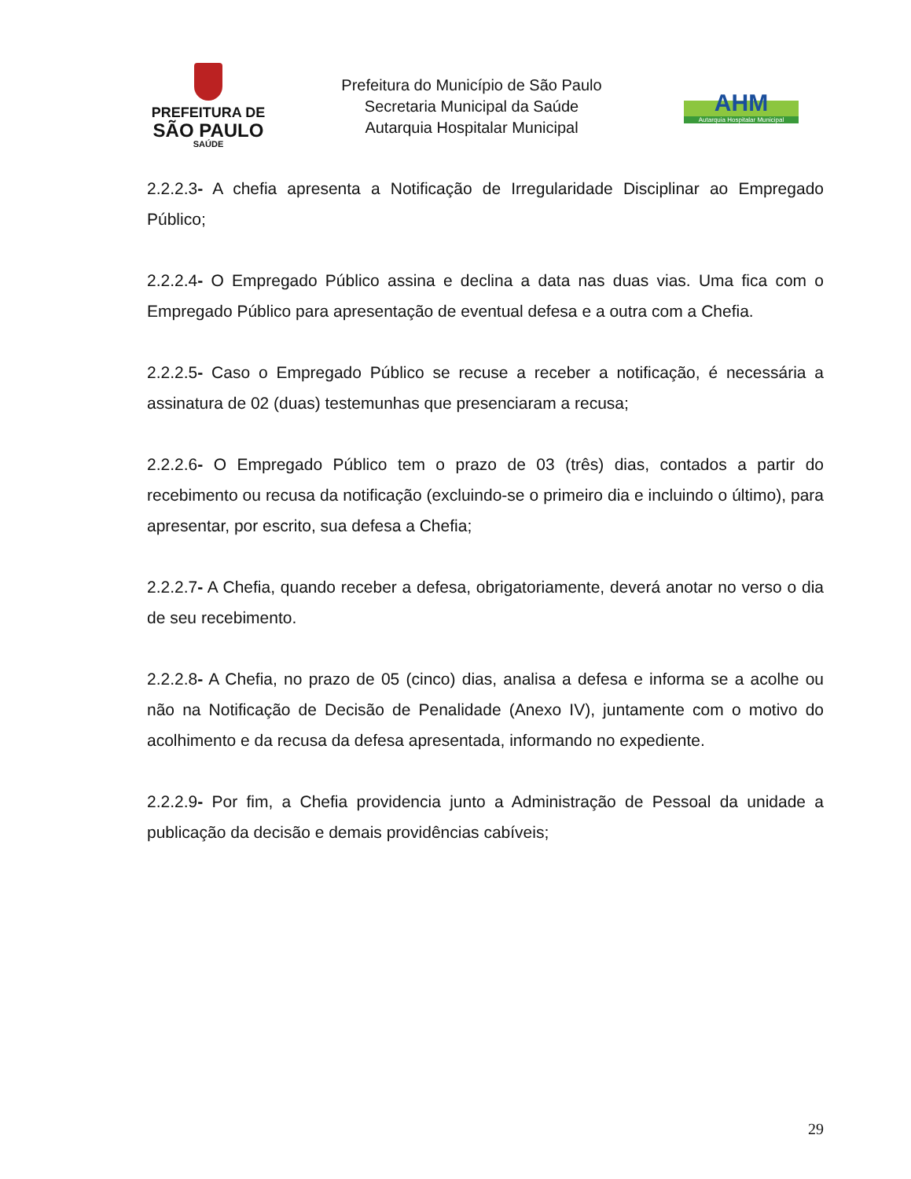PREFEITURA DE
SÃO PAULO
SAÚDE
Prefeitura do Município de São Paulo
Secretaria Municipal da Saúde
Autarquia Hospitalar Municipal
AHM
Autarquia Hospitalar Municipal
2.2.2.3- A chefia apresenta a Notificação de Irregularidade Disciplinar ao Empregado Público;
2.2.2.4- O Empregado Público assina e declina a data nas duas vias. Uma fica com o Empregado Público para apresentação de eventual defesa e a outra com a Chefia.
2.2.2.5- Caso o Empregado Público se recuse a receber a notificação, é necessária a assinatura de 02 (duas) testemunhas que presenciaram a recusa;
2.2.2.6- O Empregado Público tem o prazo de 03 (três) dias, contados a partir do recebimento ou recusa da notificação (excluindo-se o primeiro dia e incluindo o último), para apresentar, por escrito, sua defesa a Chefia;
2.2.2.7- A Chefia, quando receber a defesa, obrigatoriamente, deverá anotar no verso o dia de seu recebimento.
2.2.2.8- A Chefia, no prazo de 05 (cinco) dias, analisa a defesa e informa se a acolhe ou não na Notificação de Decisão de Penalidade (Anexo IV), juntamente com o motivo do acolhimento e da recusa da defesa apresentada, informando no expediente.
2.2.2.9- Por fim, a Chefia providencia junto a Administração de Pessoal da unidade a publicação da decisão e demais providências cabíveis;
29